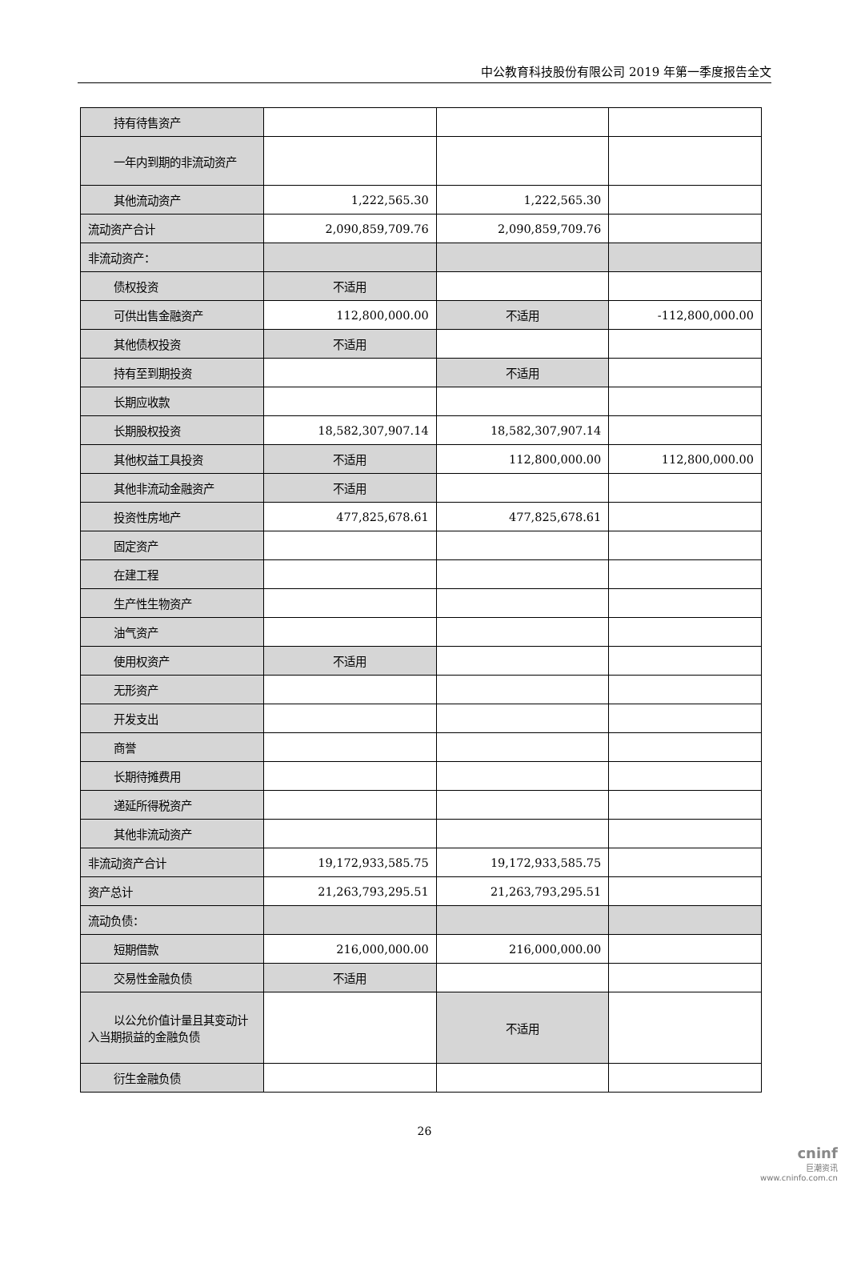中公教育科技股份有限公司 2019 年第一季度报告全文
| 持有待售资产 | | | |
| 一年内到期的非流动资产 | | | |
| 其他流动资产 | 1,222,565.30 | 1,222,565.30 | |
| 流动资产合计 | 2,090,859,709.76 | 2,090,859,709.76 | |
| 非流动资产： | | | |
| 债权投资 | 不适用 | | |
| 可供出售金融资产 | 112,800,000.00 | 不适用 | -112,800,000.00 |
| 其他债权投资 | 不适用 | | |
| 持有至到期投资 | | 不适用 | |
| 长期应收款 | | | |
| 长期股权投资 | 18,582,307,907.14 | 18,582,307,907.14 | |
| 其他权益工具投资 | 不适用 | 112,800,000.00 | 112,800,000.00 |
| 其他非流动金融资产 | 不适用 | | |
| 投资性房地产 | 477,825,678.61 | 477,825,678.61 | |
| 固定资产 | | | |
| 在建工程 | | | |
| 生产性生物资产 | | | |
| 油气资产 | | | |
| 使用权资产 | 不适用 | | |
| 无形资产 | | | |
| 开发支出 | | | |
| 商誉 | | | |
| 长期待摊费用 | | | |
| 递延所得税资产 | | | |
| 其他非流动资产 | | | |
| 非流动资产合计 | 19,172,933,585.75 | 19,172,933,585.75 | |
| 资产总计 | 21,263,793,295.51 | 21,263,793,295.51 | |
| 流动负债： | | | |
| 短期借款 | 216,000,000.00 | 216,000,000.00 | |
| 交易性金融负债 | 不适用 | | |
| 以公允价值计量且其变动计入当期损益的金融负债 | | 不适用 | |
| 衍生金融负债 | | | |
26
cninf
巨潮资讯
www.cninfo.com.cn